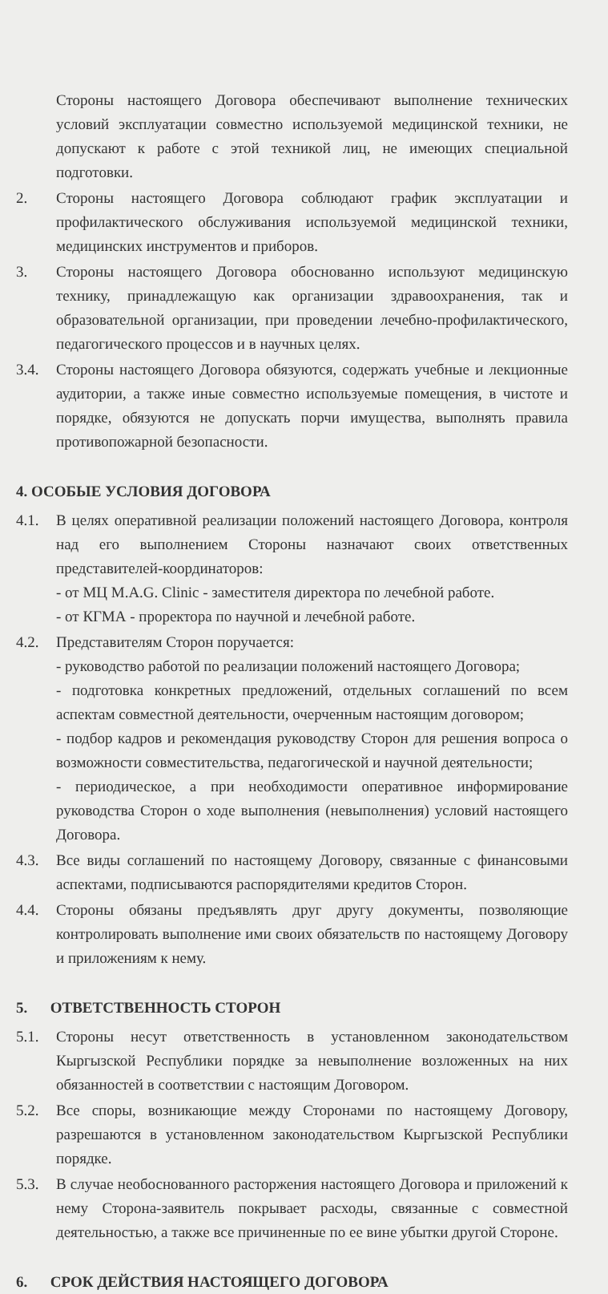Стороны настоящего Договора обеспечивают выполнение технических условий эксплуатации совместно используемой медицинской техники, не допускают к работе с этой техникой лиц, не имеющих специальной подготовки.
2. Стороны настоящего Договора соблюдают график эксплуатации и профилактического обслуживания используемой медицинской техники, медицинских инструментов и приборов.
3. Стороны настоящего Договора обоснованно используют медицинскую технику, принадлежащую как организации здравоохранения, так и образовательной организации, при проведении лечебно-профилактического, педагогического процессов и в научных целях.
3.4. Стороны настоящего Договора обязуются, содержать учебные и лекционные аудитории, а также иные совместно используемые помещения, в чистоте и порядке, обязуются не допускать порчи имущества, выполнять правила противопожарной безопасности.
4. ОСОБЫЕ УСЛОВИЯ ДОГОВОРА
4.1. В целях оперативной реализации положений настоящего Договора, контроля над его выполнением Стороны назначают своих ответственных представителей-координаторов:
- от МЦ M.A.G. Clinic - заместителя директора по лечебной работе.
- от КГМА - проректора по научной и лечебной работе.
4.2. Представителям Сторон поручается:
- руководство работой по реализации положений настоящего Договора;
- подготовка конкретных предложений, отдельных соглашений по всем аспектам совместной деятельности, очерченным настоящим договором;
- подбор кадров и рекомендация руководству Сторон для решения вопроса о возможности совместительства, педагогической и научной деятельности;
- периодическое, а при необходимости оперативное информирование руководства Сторон о ходе выполнения (невыполнения) условий настоящего Договора.
4.3. Все виды соглашений по настоящему Договору, связанные с финансовыми аспектами, подписываются распорядителями кредитов Сторон.
4.4. Стороны обязаны предъявлять друг другу документы, позволяющие контролировать выполнение ими своих обязательств по настоящему Договору и приложениям к нему.
5. ОТВЕТСТВЕННОСТЬ СТОРОН
5.1. Стороны несут ответственность в установленном законодательством Кыргызской Республики порядке за невыполнение возложенных на них обязанностей в соответствии с настоящим Договором.
5.2. Все споры, возникающие между Сторонами по настоящему Договору, разрешаются в установленном законодательством Кыргызской Республики порядке.
5.3. В случае необоснованного расторжения настоящего Договора и приложений к нему Сторона-заявитель покрывает расходы, связанные с совместной деятельностью, а также все причиненные по ее вине убытки другой Стороне.
6. СРОК ДЕЙСТВИЯ НАСТОЯЩЕГО ДОГОВОРА